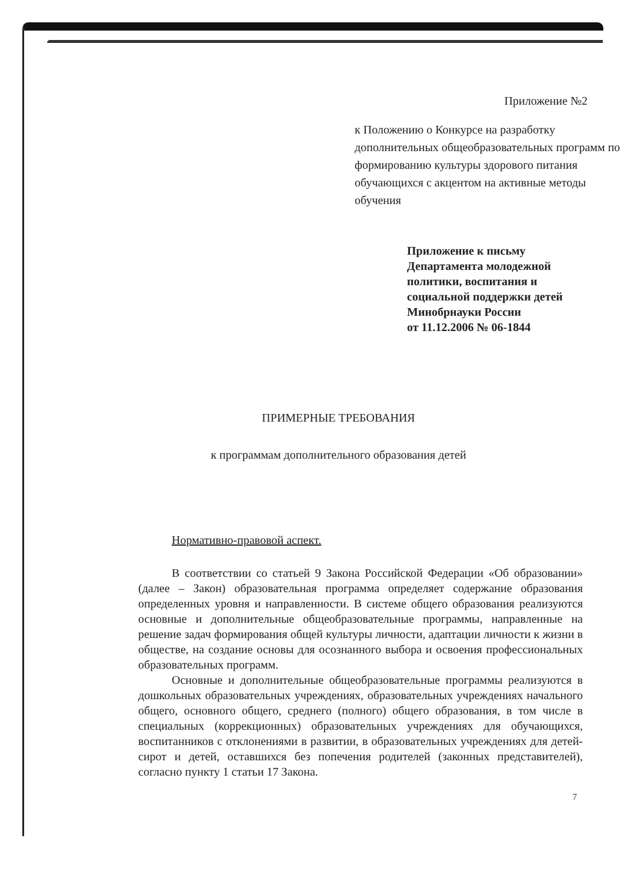Приложение №2
к Положению о Конкурсе на разработку дополнительных общеобразовательных программ по формированию культуры здорового питания обучающихся с акцентом на активные методы обучения
Приложение к письму
Департамента молодежной
политики, воспитания и
социальной поддержки детей
Минобрнауки России
от 11.12.2006 № 06-1844
ПРИМЕРНЫЕ ТРЕБОВАНИЯ
к программам дополнительного образования детей
Нормативно-правовой аспект.
В соответствии со статьей 9 Закона Российской Федерации «Об образовании» (далее – Закон) образовательная программа определяет содержание образования определенных уровня и направленности. В системе общего образования реализуются основные и дополнительные общеобразовательные программы, направленные на решение задач формирования общей культуры личности, адаптации личности к жизни в обществе, на создание основы для осознанного выбора и освоения профессиональных образовательных программ.
Основные и дополнительные общеобразовательные программы реализуются в дошкольных образовательных учреждениях, образовательных учреждениях начального общего, основного общего, среднего (полного) общего образования, в том числе в специальных (коррекционных) образовательных учреждениях для обучающихся, воспитанников с отклонениями в развитии, в образовательных учреждениях для детей-сирот и детей, оставшихся без попечения родителей (законных представителей), согласно пункту 1 статьи 17 Закона.
7